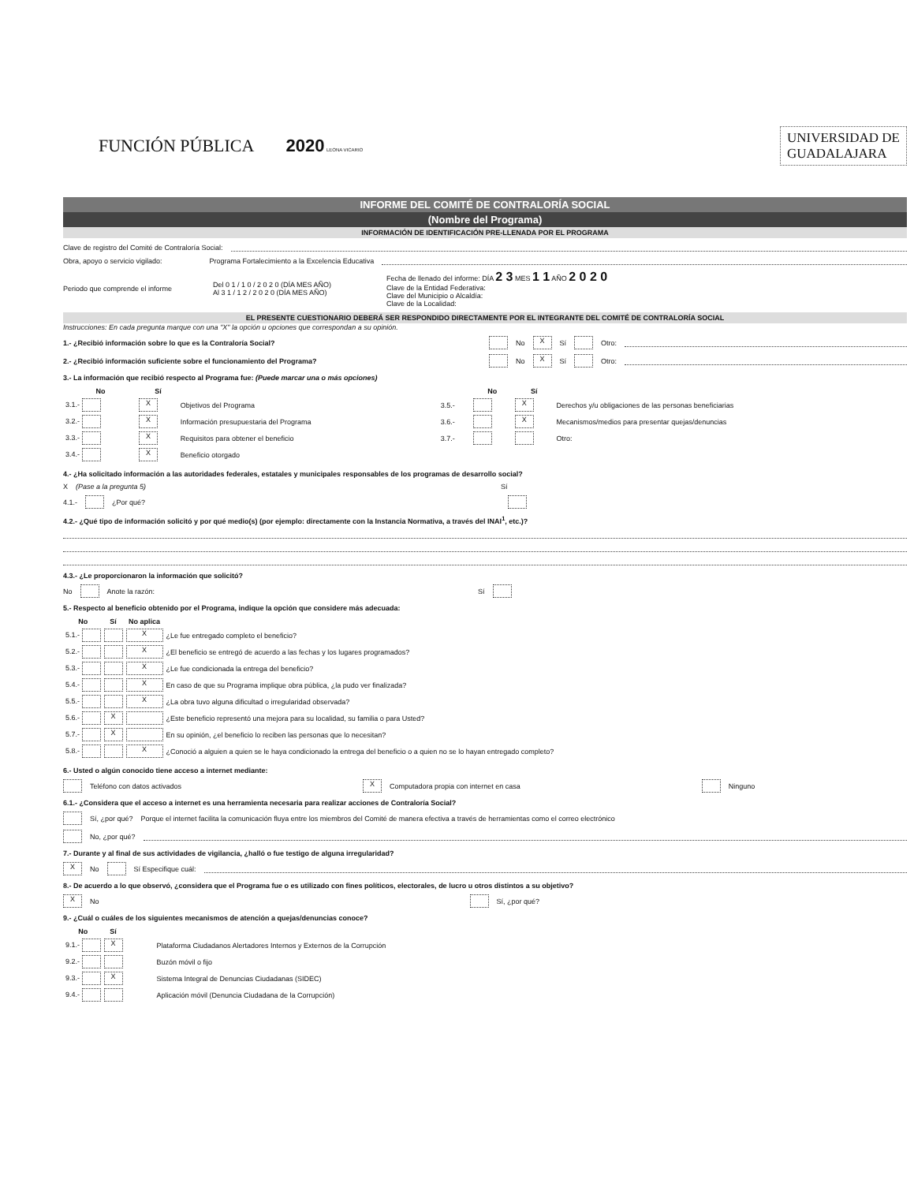FUNCIÓN PÚBLICA 2020 LEONA VICARIO
UNIVERSIDAD DE
GUADALAJARA
INFORME DEL COMITÉ DE CONTRALORÍA SOCIAL
(Nombre del Programa)
INFORMACIÓN DE IDENTIFICACIÓN PRE-LLENADA POR EL PROGRAMA
Clave de registro del Comité de Contraloría Social:
Obra, apoyo o servicio vigilado: Programa Fortalecimiento a la Excelencia Educativa
Periodo que comprende el informe Del 0 1 / 1 0 / 2 0 2 0 (DÍA MES AÑO)
Al 3 1 / 1 2 / 2 0 2 0 (DÍA MES AÑO) Fecha de llenado del informe: DÍA 2 3 MES 1 1 AÑO 2 0 2 0
Clave de la Entidad Federativa:
Clave del Municipio o Alcaldía:
Clave de la Localidad:
EL PRESENTE CUESTIONARIO DEBERÁ SER RESPONDIDO DIRECTAMENTE POR EL INTEGRANTE DEL COMITÉ DE CONTRALORÍA SOCIAL
Instrucciones: En cada pregunta marque con una "X" la opción u opciones que correspondan a su opinión.
1.- ¿Recibió información sobre lo que es la Contraloría Social? No X Sí Otro:
2.- ¿Recibió información suficiente sobre el funcionamiento del Programa? No X Sí Otro:
3.- La información que recibió respecto al Programa fue: (Puede marcar una o más opciones)
| No | Sí | | | No | Sí | |
| --- | --- | --- | --- | --- | --- | --- |
| 3.1.- | X | Objetivos del Programa | 3.5.- | | X | Derechos y/u obligaciones de las personas beneficiarias |
| 3.2.- | X | Información presupuestaria del Programa | 3.6.- | | X | Mecanismos/medios para presentar quejas/denuncias |
| 3.3.- | X | Requisitos para obtener el beneficio | 3.7.- | | | Otro: |
| 3.4.- | X | Beneficio otorgado | | | | |
4.- ¿Ha solicitado información a las autoridades federales, estatales y municipales responsables de los programas de desarrollo social?
X (Pase a la pregunta 5) Sí
4.1.- ¿Por qué?
4.2.- ¿Qué tipo de información solicitó y por qué medio(s) (por ejemplo: directamente con la Instancia Normativa, a través del INAI<sup>1</sup>, etc.)?
4.3.- ¿Le proporcionaron la información que solicitó?
No Anote la razón: Sí
5.- Respecto al beneficio obtenido por el Programa, indique la opción que considere más adecuada:
| No | Sí | No aplica | |
| --- | --- | --- | --- |
| 5.1.- | | X | ¿Le fue entregado completo el beneficio? |
| 5.2.- | | X | ¿El beneficio se entregó de acuerdo a las fechas y los lugares programados? |
| 5.3.- | | X | ¿Le fue condicionada la entrega del beneficio? |
| 5.4.- | | X | En caso de que su Programa implique obra pública, ¿la pudo ver finalizada? |
| 5.5.- | | X | ¿La obra tuvo alguna dificultad o irregularidad observada? |
| 5.6.- | X | | ¿Este beneficio representó una mejora para su localidad, su familia o para Usted? |
| 5.7.- | X | | En su opinión, ¿el beneficio lo reciben las personas que lo necesitan? |
| 5.8.- | | X | ¿Conoció a alguien a quien se le haya condicionado la entrega del beneficio o a quien no se lo hayan entregado completo? |
6.- Usted o algún conocido tiene acceso a internet mediante:
Teléfono con datos activados X Computadora propia con internet en casa Ninguno
6.1.- ¿Considera que el acceso a internet es una herramienta necesaria para realizar acciones de Contraloría Social?
Sí, ¿por qué? Porque el internet facilita la comunicación fluya entre los miembros del Comité de manera efectiva a través de herramientas como el correo electrónico
No, ¿por qué?
7.- Durante y al final de sus actividades de vigilancia, ¿halló o fue testigo de alguna irregularidad?
X No Sí Especifique cuál:
8.- De acuerdo a lo que observó, ¿considera que el Programa fue o es utilizado con fines políticos, electorales, de lucro u otros distintos a su objetivo?
X No Sí, ¿por qué?
9.- ¿Cuál o cuáles de los siguientes mecanismos de atención a quejas/denuncias conoce?
| No | Sí | |
| --- | --- | --- |
| 9.1.- | X | Plataforma Ciudadanos Alertadores Internos y Externos de la Corrupción |
| 9.2.- | | Buzón móvil o fijo |
| 9.3.- | X | Sistema Integral de Denuncias Ciudadanas (SIDEC) |
| 9.4.- | | Aplicación móvil (Denuncia Ciudadana de la Corrupción) |